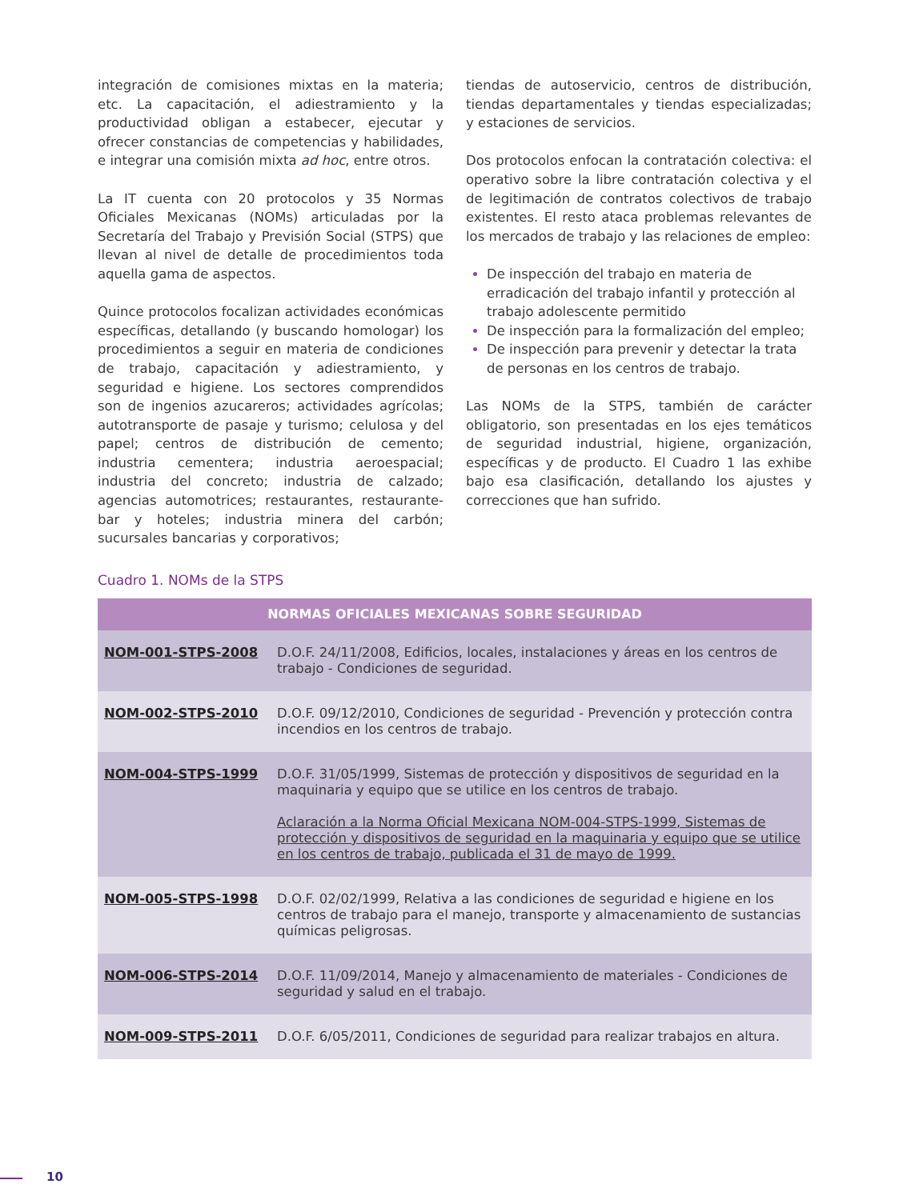integración de comisiones mixtas en la materia; etc. La capacitación, el adiestramiento y la productividad obligan a estabecer, ejecutar y ofrecer constancias de competencias y habilidades, e integrar una comisión mixta ad hoc, entre otros.
La IT cuenta con 20 protocolos y 35 Normas Oficiales Mexicanas (NOMs) articuladas por la Secretaría del Trabajo y Previsión Social (STPS) que llevan al nivel de detalle de procedimientos toda aquella gama de aspectos.
Quince protocolos focalizan actividades económicas específicas, detallando (y buscando homologar) los procedimientos a seguir en materia de condiciones de trabajo, capacitación y adiestramiento, y seguridad e higiene. Los sectores comprendidos son de ingenios azucareros; actividades agrícolas; autotransporte de pasaje y turismo; celulosa y del papel; centros de distribución de cemento; industria cementera; industria aeroespacial; industria del concreto; industria de calzado; agencias automotrices; restaurantes, restaurante-bar y hoteles; industria minera del carbón; sucursales bancarias y corporativos;
tiendas de autoservicio, centros de distribución, tiendas departamentales y tiendas especializadas; y estaciones de servicios.
Dos protocolos enfocan la contratación colectiva: el operativo sobre la libre contratación colectiva y el de legitimación de contratos colectivos de trabajo existentes. El resto ataca problemas relevantes de los mercados de trabajo y las relaciones de empleo:
De inspección del trabajo en materia de erradicación del trabajo infantil y protección al trabajo adolescente permitido
De inspección para la formalización del empleo;
De inspección para prevenir y detectar la trata de personas en los centros de trabajo.
Las NOMs de la STPS, también de carácter obligatorio, son presentadas en los ejes temáticos de seguridad industrial, higiene, organización, específicas y de producto. El Cuadro 1 las exhibe bajo esa clasificación, detallando los ajustes y correcciones que han sufrido.
Cuadro 1. NOMs de la STPS
| NORMAS OFICIALES MEXICANAS SOBRE SEGURIDAD | |
| --- | --- |
| NOM-001-STPS-2008 | D.O.F. 24/11/2008, Edificios, locales, instalaciones y áreas en los centros de trabajo - Condiciones de seguridad. |
| NOM-002-STPS-2010 | D.O.F. 09/12/2010, Condiciones de seguridad - Prevención y protección contra incendios en los centros de trabajo. |
| NOM-004-STPS-1999 | D.O.F. 31/05/1999, Sistemas de protección y dispositivos de seguridad en la maquinaria y equipo que se utilice en los centros de trabajo. Aclaración a la Norma Oficial Mexicana NOM-004-STPS-1999, Sistemas de protección y dispositivos de seguridad en la maquinaria y equipo que se utilice en los centros de trabajo, publicada el 31 de mayo de 1999. |
| NOM-005-STPS-1998 | D.O.F. 02/02/1999, Relativa a las condiciones de seguridad e higiene en los centros de trabajo para el manejo, transporte y almacenamiento de sustancias químicas peligrosas. |
| NOM-006-STPS-2014 | D.O.F. 11/09/2014, Manejo y almacenamiento de materiales - Condiciones de seguridad y salud en el trabajo. |
| NOM-009-STPS-2011 | D.O.F. 6/05/2011, Condiciones de seguridad para realizar trabajos en altura. |
10